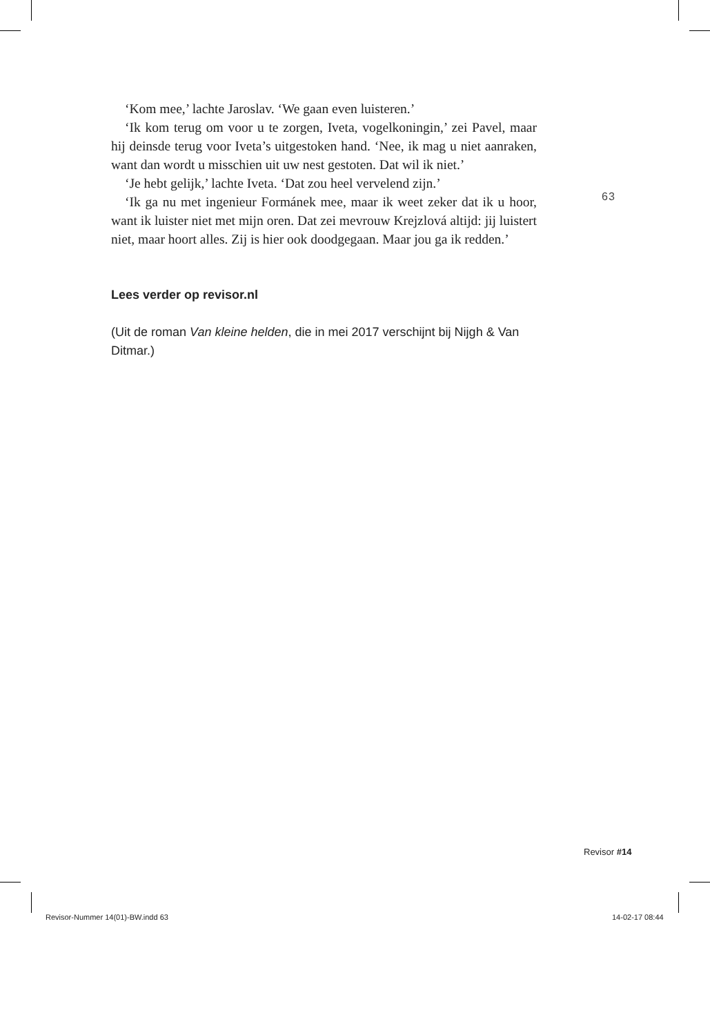‘Kom mee,’ lachte Jaroslav. ‘We gaan even luisteren.’
‘Ik kom terug om voor u te zorgen, Iveta, vogelkoningin,’ zei Pavel, maar hij deinsde terug voor Iveta’s uitgestoken hand. ‘Nee, ik mag u niet aanraken, want dan wordt u misschien uit uw nest gestoten. Dat wil ik niet.’
‘Je hebt gelijk,’ lachte Iveta. ‘Dat zou heel vervelend zijn.’
‘Ik ga nu met ingenieur Formánek mee, maar ik weet zeker dat ik u hoor, want ik luister niet met mijn oren. Dat zei mevrouw Krejzlová altijd: jij luistert niet, maar hoort alles. Zij is hier ook doodgegaan. Maar jou ga ik redden.’
Lees verder op revisor.nl
(Uit de roman Van kleine helden, die in mei 2017 verschijnt bij Nijgh & Van Ditmar.)
63
Revisor #14
Revisor-Nummer 14(01)-BW.indd 63
14-02-17 08:44